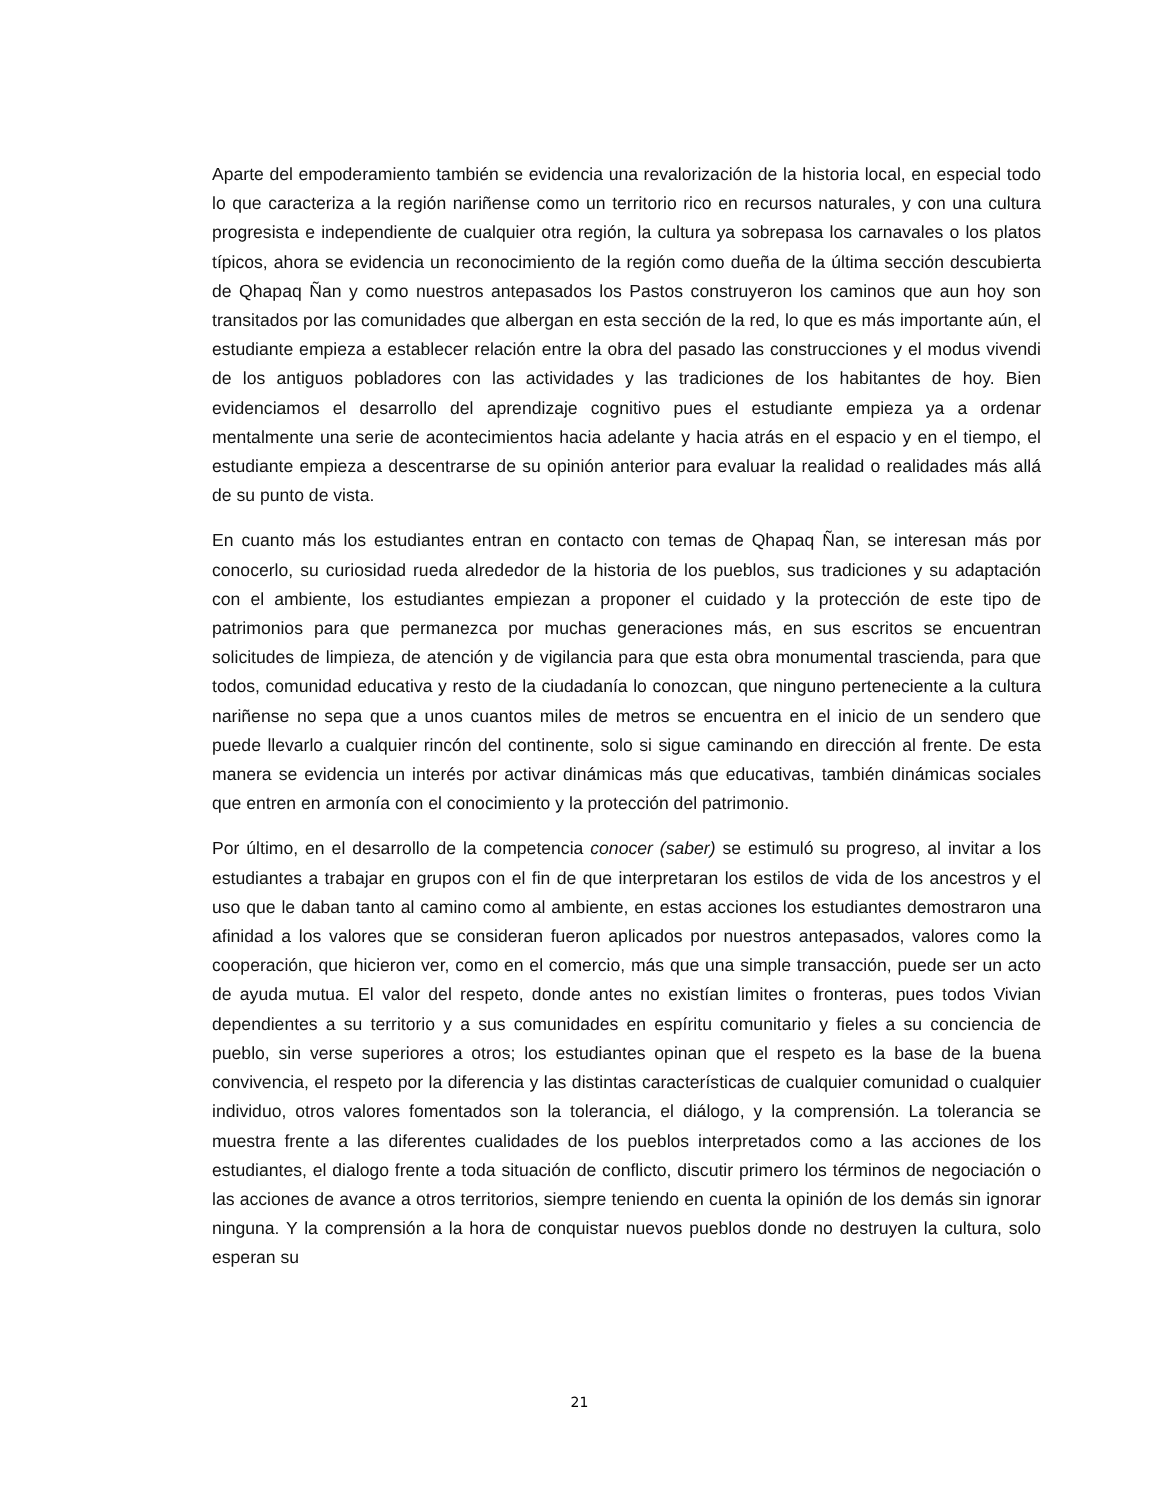Aparte del empoderamiento también se evidencia una revalorización de la historia local, en especial todo lo que caracteriza a la región nariñense como un territorio rico en recursos naturales, y con una cultura progresista e independiente de cualquier otra región, la cultura ya sobrepasa los carnavales o los platos típicos, ahora se evidencia un reconocimiento de la región como dueña de la última sección descubierta de Qhapaq Ñan y como nuestros antepasados los Pastos construyeron los caminos que aun hoy son transitados por las comunidades que albergan en esta sección de la red, lo que es más importante aún, el estudiante empieza a establecer relación entre la obra del pasado las construcciones y el modus vivendi de los antiguos pobladores con las actividades y las tradiciones de los habitantes de hoy. Bien evidenciamos el desarrollo del aprendizaje cognitivo pues el estudiante empieza ya a ordenar mentalmente una serie de acontecimientos hacia adelante y hacia atrás en el espacio y en el tiempo, el estudiante empieza a descentrarse de su opinión anterior para evaluar la realidad o realidades más allá de su punto de vista.
En cuanto más los estudiantes entran en contacto con temas de Qhapaq Ñan, se interesan más por conocerlo, su curiosidad rueda alrededor de la historia de los pueblos, sus tradiciones y su adaptación con el ambiente, los estudiantes empiezan a proponer el cuidado y la protección de este tipo de patrimonios para que permanezca por muchas generaciones más, en sus escritos se encuentran solicitudes de limpieza, de atención y de vigilancia para que esta obra monumental trascienda, para que todos, comunidad educativa y resto de la ciudadanía lo conozcan, que ninguno perteneciente a la cultura nariñense no sepa que a unos cuantos miles de metros se encuentra en el inicio de un sendero que puede llevarlo a cualquier rincón del continente, solo si sigue caminando en dirección al frente. De esta manera se evidencia un interés por activar dinámicas más que educativas, también dinámicas sociales que entren en armonía con el conocimiento y la protección del patrimonio.
Por último, en el desarrollo de la competencia conocer (saber) se estimuló su progreso, al invitar a los estudiantes a trabajar en grupos con el fin de que interpretaran los estilos de vida de los ancestros y el uso que le daban tanto al camino como al ambiente, en estas acciones los estudiantes demostraron una afinidad a los valores que se consideran fueron aplicados por nuestros antepasados, valores como la cooperación, que hicieron ver, como en el comercio, más que una simple transacción, puede ser un acto de ayuda mutua. El valor del respeto, donde antes no existían limites o fronteras, pues todos Vivian dependientes a su territorio y a sus comunidades en espíritu comunitario y fieles a su conciencia de pueblo, sin verse superiores a otros; los estudiantes opinan que el respeto es la base de la buena convivencia, el respeto por la diferencia y las distintas características de cualquier comunidad o cualquier individuo, otros valores fomentados son la tolerancia, el diálogo, y la comprensión. La tolerancia se muestra frente a las diferentes cualidades de los pueblos interpretados como a las acciones de los estudiantes, el dialogo frente a toda situación de conflicto, discutir primero los términos de negociación o las acciones de avance a otros territorios, siempre teniendo en cuenta la opinión de los demás sin ignorar ninguna. Y la comprensión a la hora de conquistar nuevos pueblos donde no destruyen la cultura, solo esperan su
21